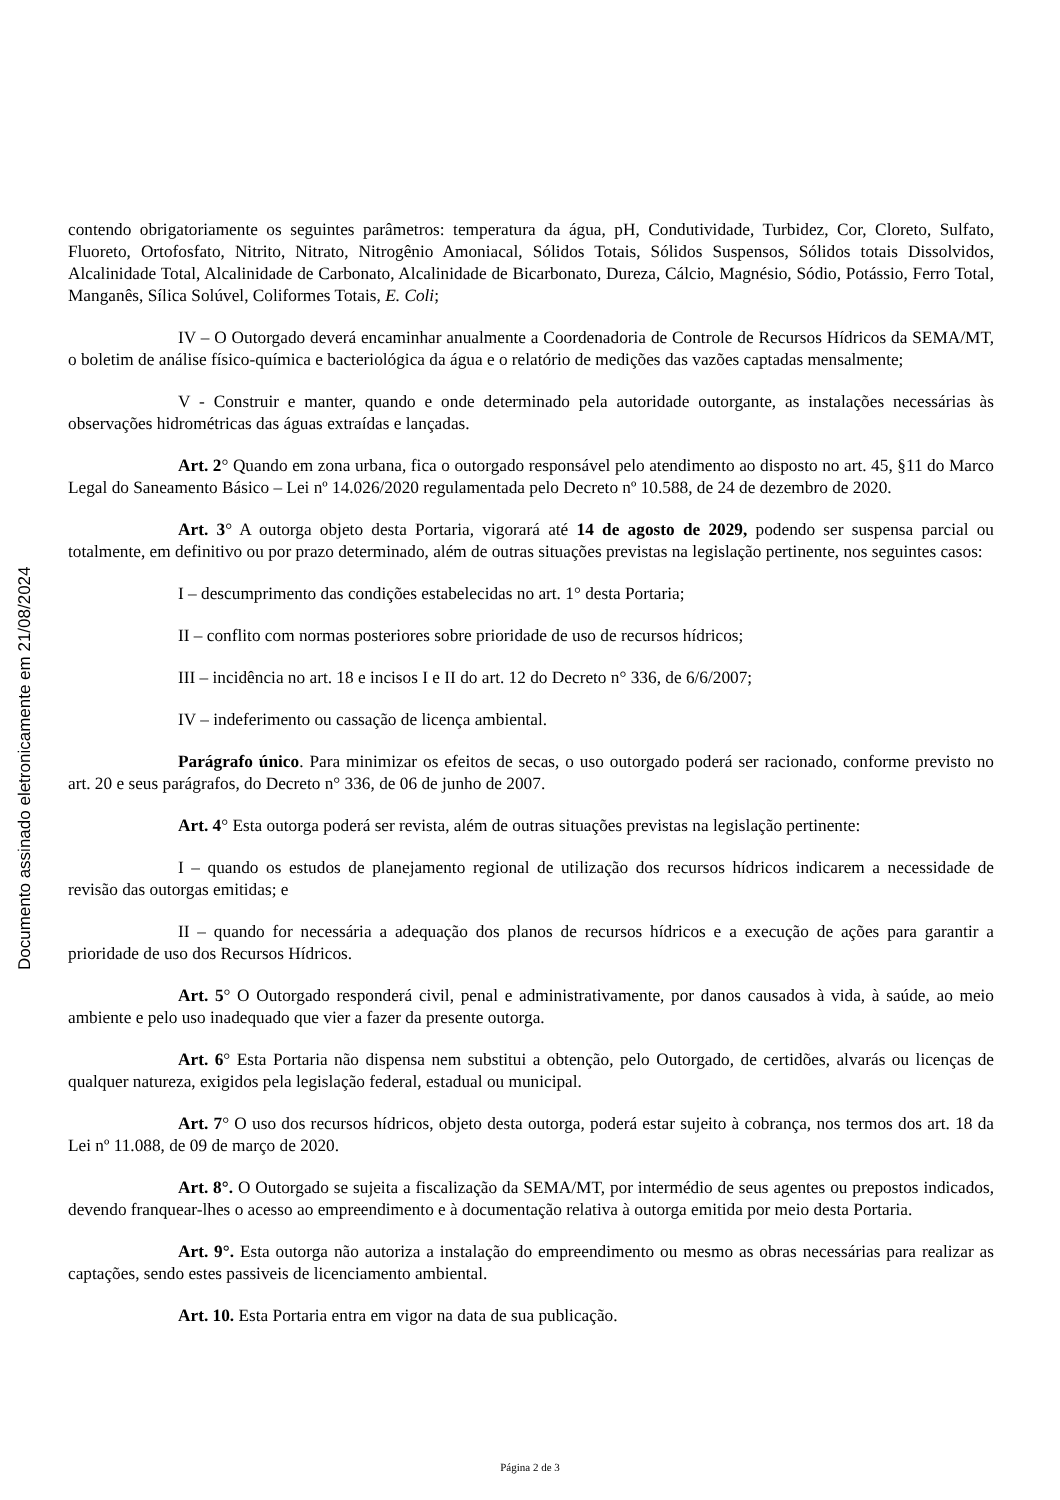Documento assinado eletronicamente em 21/08/2024
contendo obrigatoriamente os seguintes parâmetros: temperatura da água, pH, Condutividade, Turbidez, Cor, Cloreto, Sulfato, Fluoreto, Ortofosfato, Nitrito, Nitrato, Nitrogênio Amoniacal, Sólidos Totais, Sólidos Suspensos, Sólidos totais Dissolvidos, Alcalinidade Total, Alcalinidade de Carbonato, Alcalinidade de Bicarbonato, Dureza, Cálcio, Magnésio, Sódio, Potássio, Ferro Total, Manganês, Sílica Solúvel, Coliformes Totais, E. Coli;
IV – O Outorgado deverá encaminhar anualmente a Coordenadoria de Controle de Recursos Hídricos da SEMA/MT, o boletim de análise físico-química e bacteriológica da água e o relatório de medições das vazões captadas mensalmente;
V - Construir e manter, quando e onde determinado pela autoridade outorgante, as instalações necessárias às observações hidrométricas das águas extraídas e lançadas.
Art. 2° Quando em zona urbana, fica o outorgado responsável pelo atendimento ao disposto no art. 45, §11 do Marco Legal do Saneamento Básico – Lei nº 14.026/2020 regulamentada pelo Decreto nº 10.588, de 24 de dezembro de 2020.
Art. 3° A outorga objeto desta Portaria, vigorará até 14 de agosto de 2029, podendo ser suspensa parcial ou totalmente, em definitivo ou por prazo determinado, além de outras situações previstas na legislação pertinente, nos seguintes casos:
I – descumprimento das condições estabelecidas no art. 1° desta Portaria;
II – conflito com normas posteriores sobre prioridade de uso de recursos hídricos;
III – incidência no art. 18 e incisos I e II do art. 12 do Decreto n° 336, de 6/6/2007;
IV – indeferimento ou cassação de licença ambiental.
Parágrafo único. Para minimizar os efeitos de secas, o uso outorgado poderá ser racionado, conforme previsto no art. 20 e seus parágrafos, do Decreto n° 336, de 06 de junho de 2007.
Art. 4° Esta outorga poderá ser revista, além de outras situações previstas na legislação pertinente:
I – quando os estudos de planejamento regional de utilização dos recursos hídricos indicarem a necessidade de revisão das outorgas emitidas; e
II – quando for necessária a adequação dos planos de recursos hídricos e a execução de ações para garantir a prioridade de uso dos Recursos Hídricos.
Art. 5° O Outorgado responderá civil, penal e administrativamente, por danos causados à vida, à saúde, ao meio ambiente e pelo uso inadequado que vier a fazer da presente outorga.
Art. 6° Esta Portaria não dispensa nem substitui a obtenção, pelo Outorgado, de certidões, alvarás ou licenças de qualquer natureza, exigidos pela legislação federal, estadual ou municipal.
Art. 7° O uso dos recursos hídricos, objeto desta outorga, poderá estar sujeito à cobrança, nos termos dos art. 18 da Lei nº 11.088, de 09 de março de 2020.
Art. 8°. O Outorgado se sujeita a fiscalização da SEMA/MT, por intermédio de seus agentes ou prepostos indicados, devendo franquear-lhes o acesso ao empreendimento e à documentação relativa à outorga emitida por meio desta Portaria.
Art. 9°. Esta outorga não autoriza a instalação do empreendimento ou mesmo as obras necessárias para realizar as captações, sendo estes passiveis de licenciamento ambiental.
Art. 10. Esta Portaria entra em vigor na data de sua publicação.
Página 2 de 3